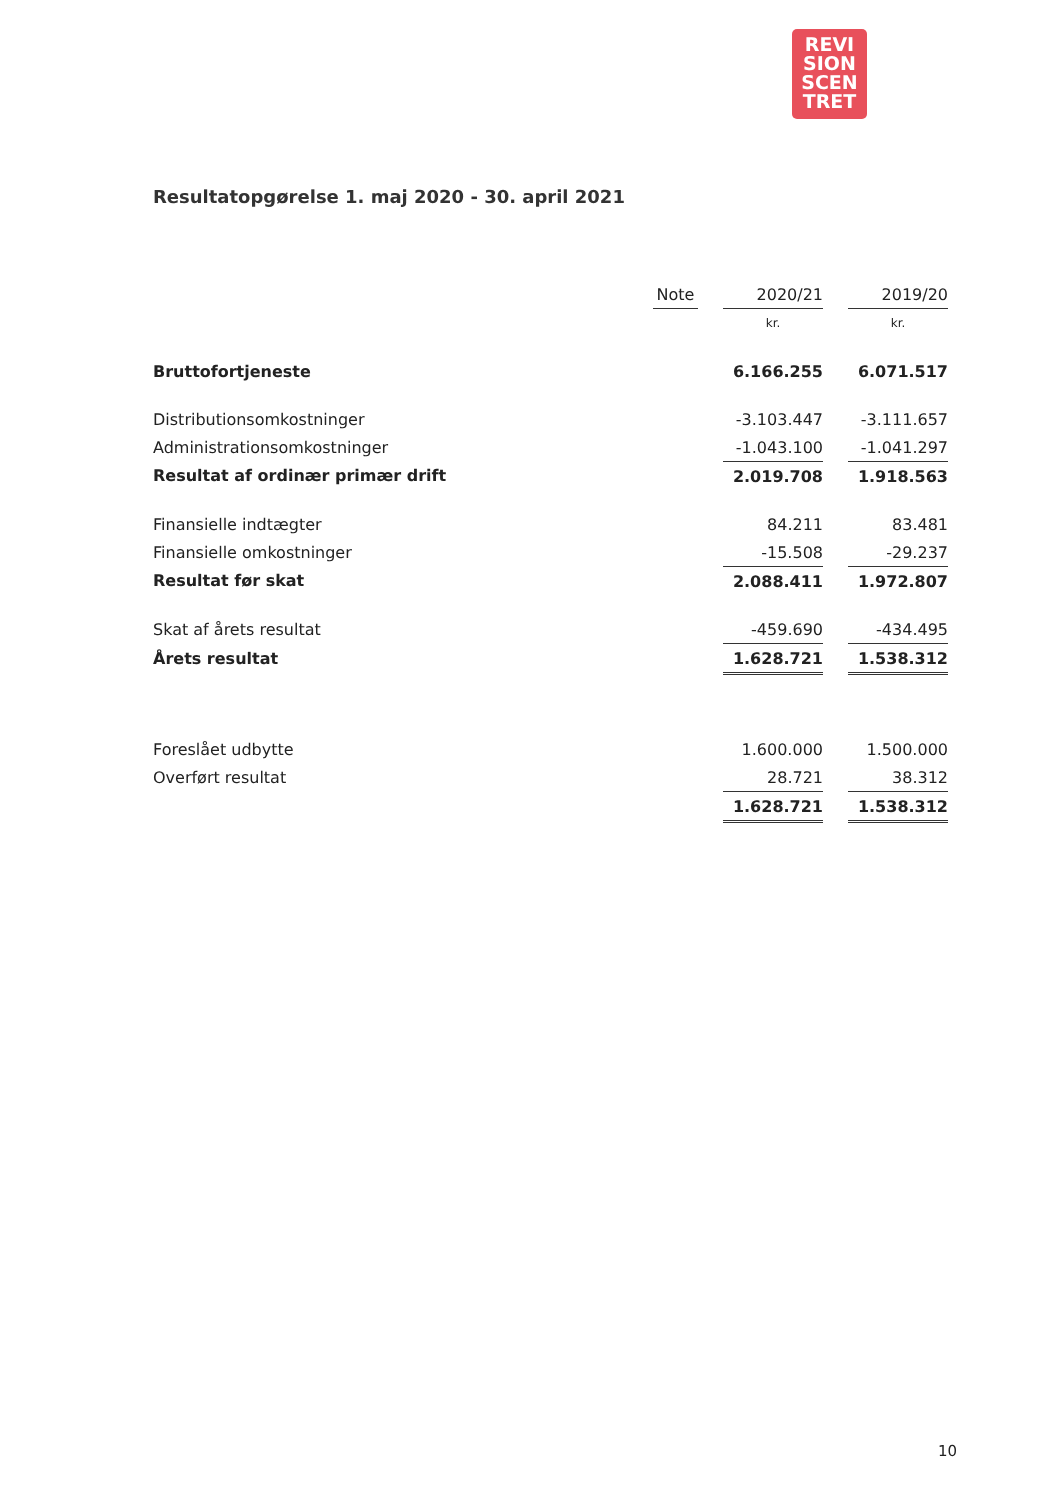REVI
SION
SCEN
TRET
Resultatopgørelse 1. maj 2020 - 30. april 2021
| | Note | | 2020/21 | | 2019/20 |
| | | | kr. | | kr. |
| Bruttofortjeneste | | | 6.166.255 | | 6.071.517 |
| Distributionsomkostninger | | | -3.103.447 | | -3.111.657 |
| Administrationsomkostninger | | | -1.043.100 | | -1.041.297 |
| Resultat af ordinær primær drift | | | 2.019.708 | | 1.918.563 |
| Finansielle indtægter | | | 84.211 | | 83.481 |
| Finansielle omkostninger | | | -15.508 | | -29.237 |
| Resultat før skat | | | 2.088.411 | | 1.972.807 |
| Skat af årets resultat | | | -459.690 | | -434.495 |
| Årets resultat | | | 1.628.721 | | 1.538.312 |
| Foreslået udbytte | | | 1.600.000 | | 1.500.000 |
| Overført resultat | | | 28.721 | | 38.312 |
| | | | 1.628.721 | | 1.538.312 |
10